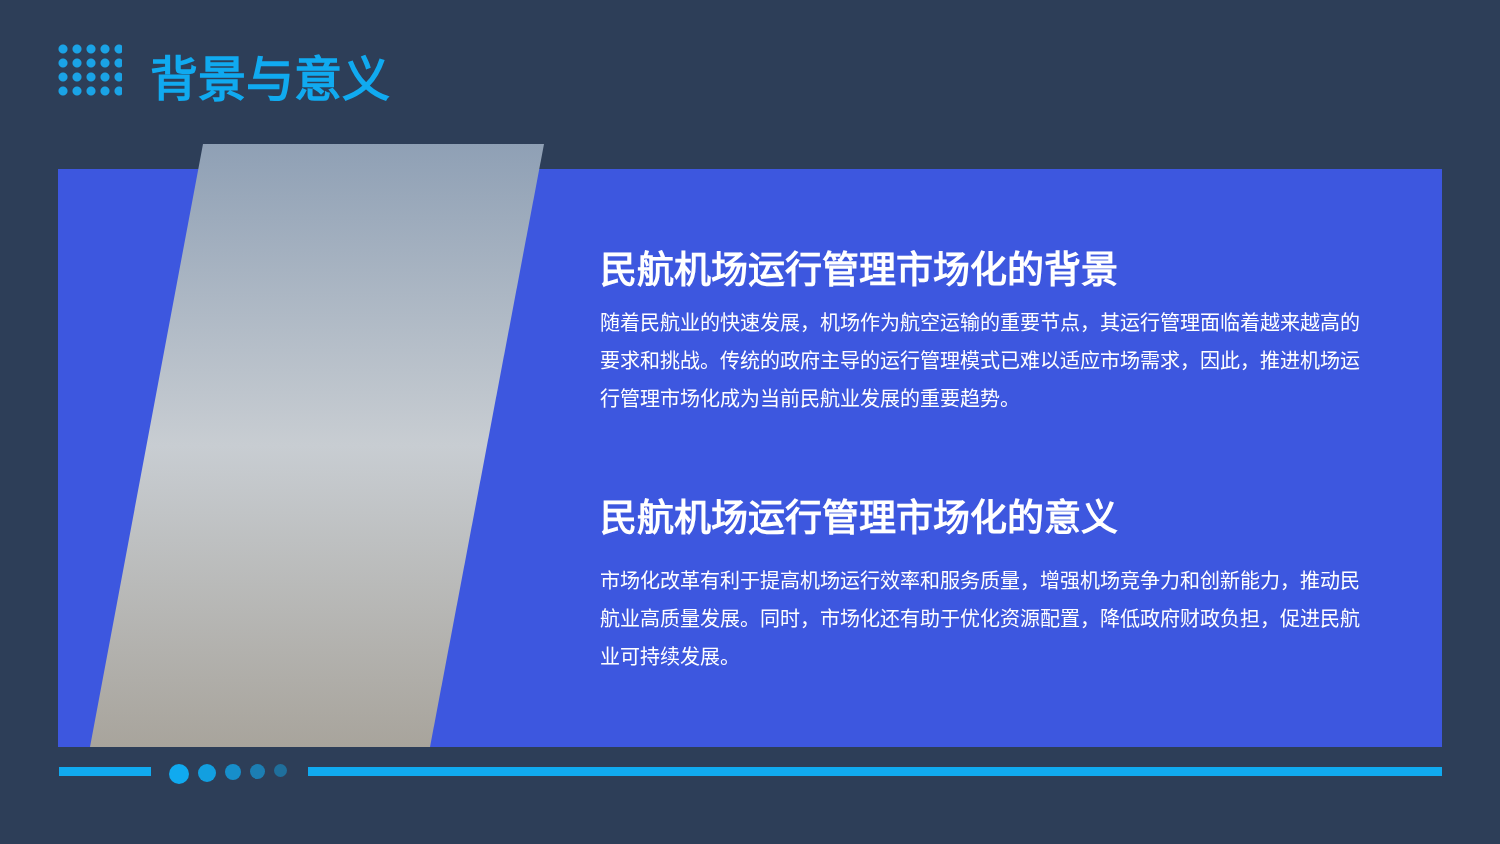背景与意义
民航机场运行管理市场化的背景
随着民航业的快速发展，机场作为航空运输的重要节点，其运行管理面临着越来越高的要求和挑战。传统的政府主导的运行管理模式已难以适应市场需求，因此，推进机场运行管理市场化成为当前民航业发展的重要趋势。
民航机场运行管理市场化的意义
市场化改革有利于提高机场运行效率和服务质量，增强机场竞争力和创新能力，推动民航业高质量发展。同时，市场化还有助于优化资源配置，降低政府财政负担，促进民航业可持续发展。